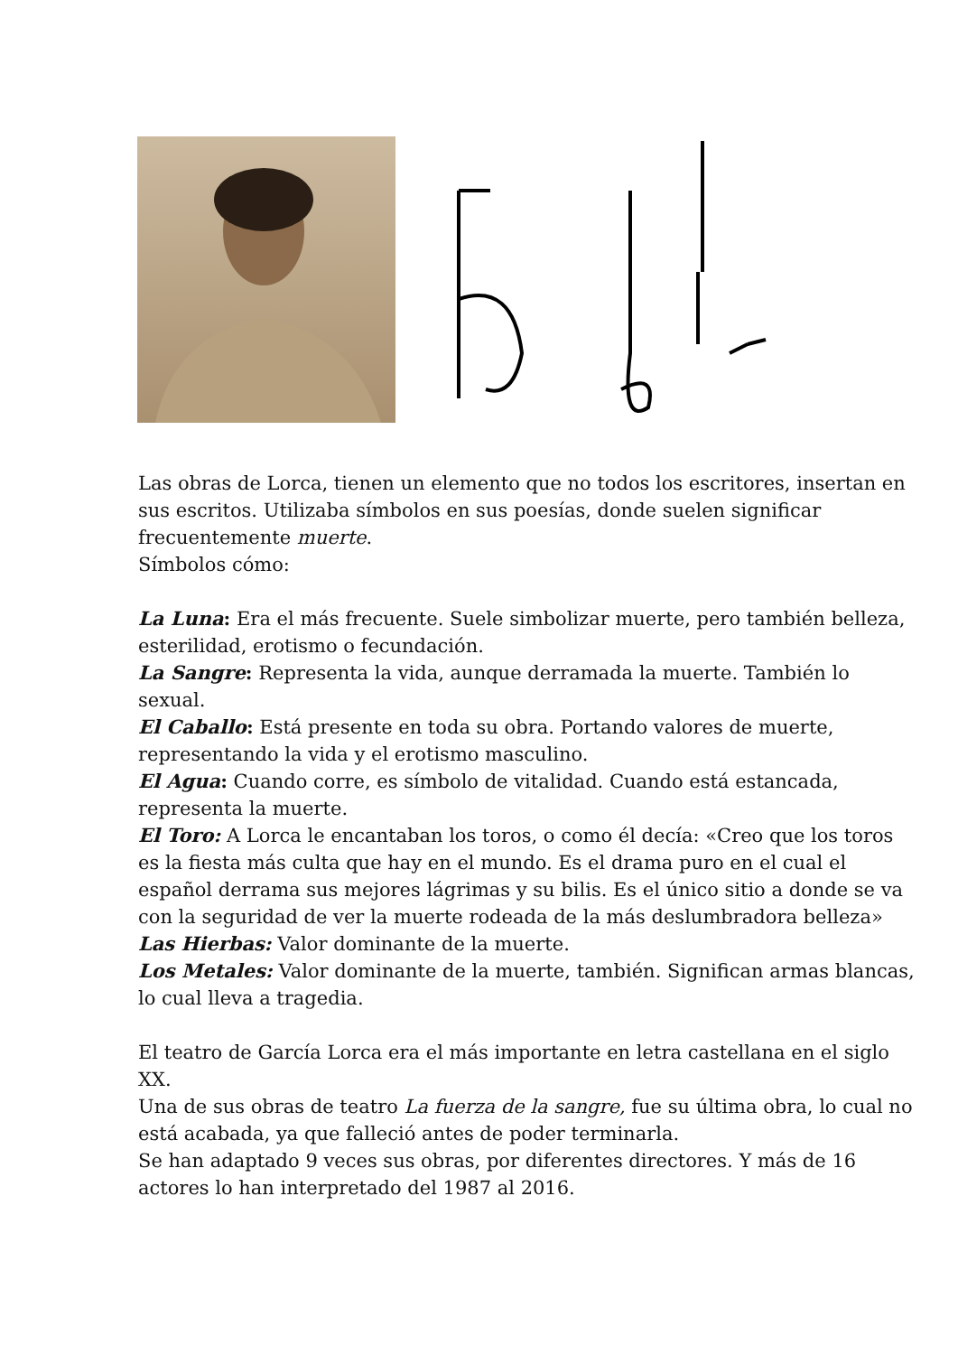Las obras de Lorca, tienen un elemento que no todos los escritores, insertan en sus escritos. Utilizaba símbolos en sus poesías, donde suelen significar frecuentemente muerte.
Símbolos cómo:
La Luna: Era el más frecuente. Suele simbolizar muerte, pero también belleza, esterilidad, erotismo o fecundación.
La Sangre: Representa la vida, aunque derramada la muerte. También lo sexual.
El Caballo: Está presente en toda su obra. Portando valores de muerte, representando la vida y el erotismo masculino.
El Agua: Cuando corre, es símbolo de vitalidad. Cuando está estancada, representa la muerte.
El Toro: A Lorca le encantaban los toros, o como él decía: «Creo que los toros es la fiesta más culta que hay en el mundo. Es el drama puro en el cual el español derrama sus mejores lágrimas y su bilis. Es el único sitio a donde se va con la seguridad de ver la muerte rodeada de la más deslumbradora belleza»
Las Hierbas: Valor dominante de la muerte.
Los Metales: Valor dominante de la muerte, también. Significan armas blancas, lo cual lleva a tragedia.
El teatro de García Lorca era el más importante en letra castellana en el siglo XX.
Una de sus obras de teatro La fuerza de la sangre, fue su última obra, lo cual no está acabada, ya que falleció antes de poder terminarla.
Se han adaptado 9 veces sus obras, por diferentes directores. Y más de 16 actores lo han interpretado del 1987 al 2016.